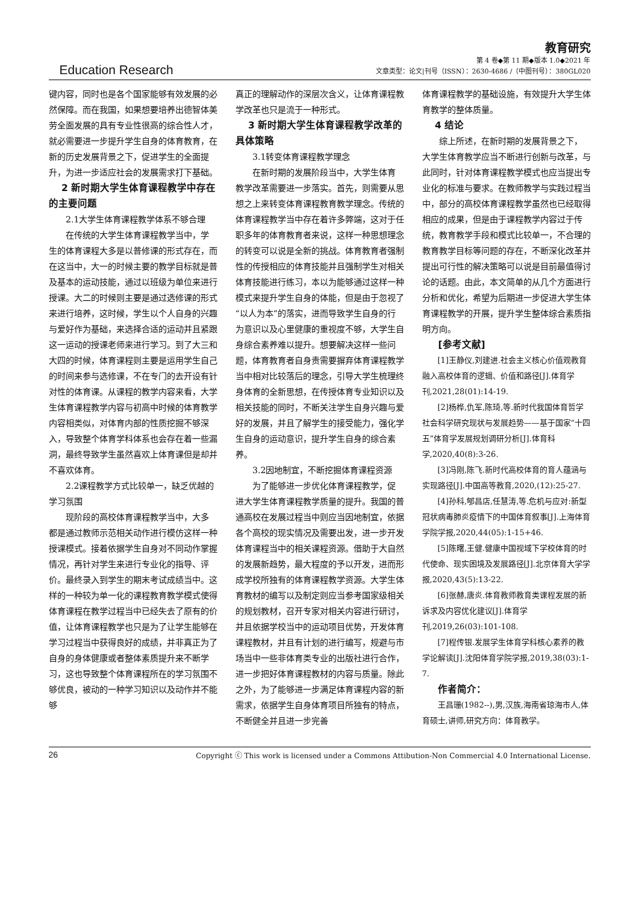Education Research
教育研究
第 4 卷◆第 11 期◆版本 1.0◆2021 年
文章类型：论文|刊号（ISSN）：2630-4686 /（中图刊号）：380GL020
键内容，同时也是各个国家能够有效发展的必然保障。而在我国，如果想要培养出德智体美劳全面发展的具有专业性很高的综合性人才，就必需要进一步提升学生自身的体育教育，在新的历史发展背景之下，促进学生的全面提升，为进一步适应社会的发展需求打下基础。
2 新时期大学生体育课程教学中存在的主要问题
2.1大学生体育课程教学体系不够合理
在传统的大学生体育课程教学当中，学生的体育课程大多是以普修课的形式存在，而在这当中，大一的时候主要的教学目标就是普及基本的运动技能，通过以班级为单位来进行授课。大二的时候则主要是通过选修课的形式来进行培养，这时候，学生以个人自身的兴趣与爱好作为基础，来选择合适的运动并且紧跟这一运动的授课老师来进行学习。到了大三和大四的时候，体育课程则主要是运用学生自己的时间来参与选修课，不在专门的去开设有针对性的体育课。从课程的教学内容来看，大学生体育课程教学内容与初高中时候的体育教学内容相类似，对体育内部的性质挖掘不够深入，导致整个体育学科体系也会存在着一些漏洞，最终导致学生虽然喜欢上体育课但是却并不喜欢体育。
2.2课程教学方式比较单一，缺乏优越的学习氛围
现阶段的高校体育课程教学当中，大多都是通过教师示范相关动作进行模仿这样一种授课模式。接着依据学生自身对不同动作掌握情况，再针对学生来进行专业化的指导、评价。最终录入到学生的期末考试成绩当中。这样的一种较为单一化的课程教育教学模式使得体育课程在教学过程当中已经失去了原有的价值，让体育课程教学也只是为了让学生能够在学习过程当中获得良好的成绩，并非真正为了自身的身体健康或者整体素质提升来不断学习，这也导致整个体育课程所在的学习氛围不够优良，被动的一种学习知识以及动作并不能够
真正的理解动作的深层次含义，让体育课程教学改革也只是流于一种形式。
3 新时期大学生体育课程教学改革的具体策略
3.1转变体育课程教学理念
在新时期的发展阶段当中，大学生体育教学改革需要进一步落实。首先，则需要从思想之上来转变体育课程教育教学理念。传统的体育课程教学当中存在着许多弊端，这对于任职多年的体育教育者来说，这样一种思想理念的转变可以说是全新的挑战。体育教育者强制性的传授相应的体育技能并且强制学生对相关体育技能进行练习，本以为能够通过这样一种模式来提升学生自身的体能，但是由于忽视了“以人为本”的落实，进而导致学生自身的行为意识以及心里健康的重视度不够，大学生自身综合素养难以提升。想要解决这样一些问题，体育教育者自身责需要摒弃体育课程教学当中相对比较落后的理念，引导大学生梳理终身体育的全新思想，在传授体育专业知识以及相关技能的同时，不断关注学生自身兴趣与爱好的发展，并且了解学生的接受能力，强化学生自身的运动意识，提升学生自身的综合素养。
3.2因地制宜，不断挖掘体育课程资源
为了能够进一步优化体育课程教学，促进大学生体育课程教学质量的提升。我国的普通高校在发展过程当中则应当因地制宜，依据各个高校的现实情况及需要出发，进一步开发体育课程当中的相关课程资源。借助于大自然的发展新趋势，最大程度的予以开发，进而形成学校所独有的体育课程教学资源。大学生体育教材的编写以及制定则应当参考国家级相关的规划教材，召开专家对相关内容进行研讨，并且依据学校当中的运动项目优势，开发体育课程教材，并且有计划的进行编写，规避与市场当中一些非体育类专业的出版社进行合作，进一步把好体育课程教材的内容与质量。除此之外，为了能够进一步满足体育课程内容的新需求，依据学生自身体育项目所独有的特点，不断健全并且进一步完善
体育课程教学的基础设施，有效提升大学生体育教学的整体质量。
4 结论
综上所述，在新时期的发展背景之下，大学生体育教学应当不断进行创新与改革，与此同时，针对体育课程教学模式也应当提出专业化的标准与要求。在教师教学与实践过程当中，部分的高校体育课程教学虽然也已经取得相应的成果，但是由于课程教学内容过于传统，教育教学手段和模式比较单一，不合理的教育教学目标等问题的存在，不断深化改革并提出可行性的解决策略可以说是目前最值得讨论的话题。由此，本文简单的从几个方面进行分析和优化，希望为后期进一步促进大学生体育课程教学的开展，提升学生整体综合素质指明方向。
[参考文献]
[1]王静仪,刘建进.社会主义核心价值观教育融入高校体育的逻辑、价值和路径[J].体育学刊,2021,28(01):14-19.
[2]杨桦,仇军,陈琦,等.新时代我国体育哲学社会科学研究现状与发展趋势——基于国家“十四五”体育学发展规划调研分析[J].体育科学,2020,40(8):3-26.
[3]冯刚,陈飞.新时代高校体育的育人蕴涵与实现路径[J].中国高等教育,2020,(12):25-27.
[4]孙科,郇昌店,任慧涛,等.危机与应对:新型冠状病毒肺炎疫情下的中国体育叙事[J].上海体育学院学报,2020,44(05):1-15+46.
[5]陈曙,王健.健康中国视域下学校体育的时代使命、现实困境及发展路径[J].北京体育大学学报,2020,43(5):13-22.
[6]张赫,唐炎.体育教师教育类课程发展的新诉求及内容优化建议[J].体育学刊,2019,26(03):101-108.
[7]程传银.发展学生体育学科核心素养的教学论解读[J].沈阳体育学院学报,2019,38(03):1-7.
作者简介：
王昌珊(1982--),男,汉族,海南省琼海市人,体育硕士,讲师,研究方向：体育教学。
26 Copyright ⓒ This work is licensed under a Commons Attibution-Non Commercial 4.0 International License.